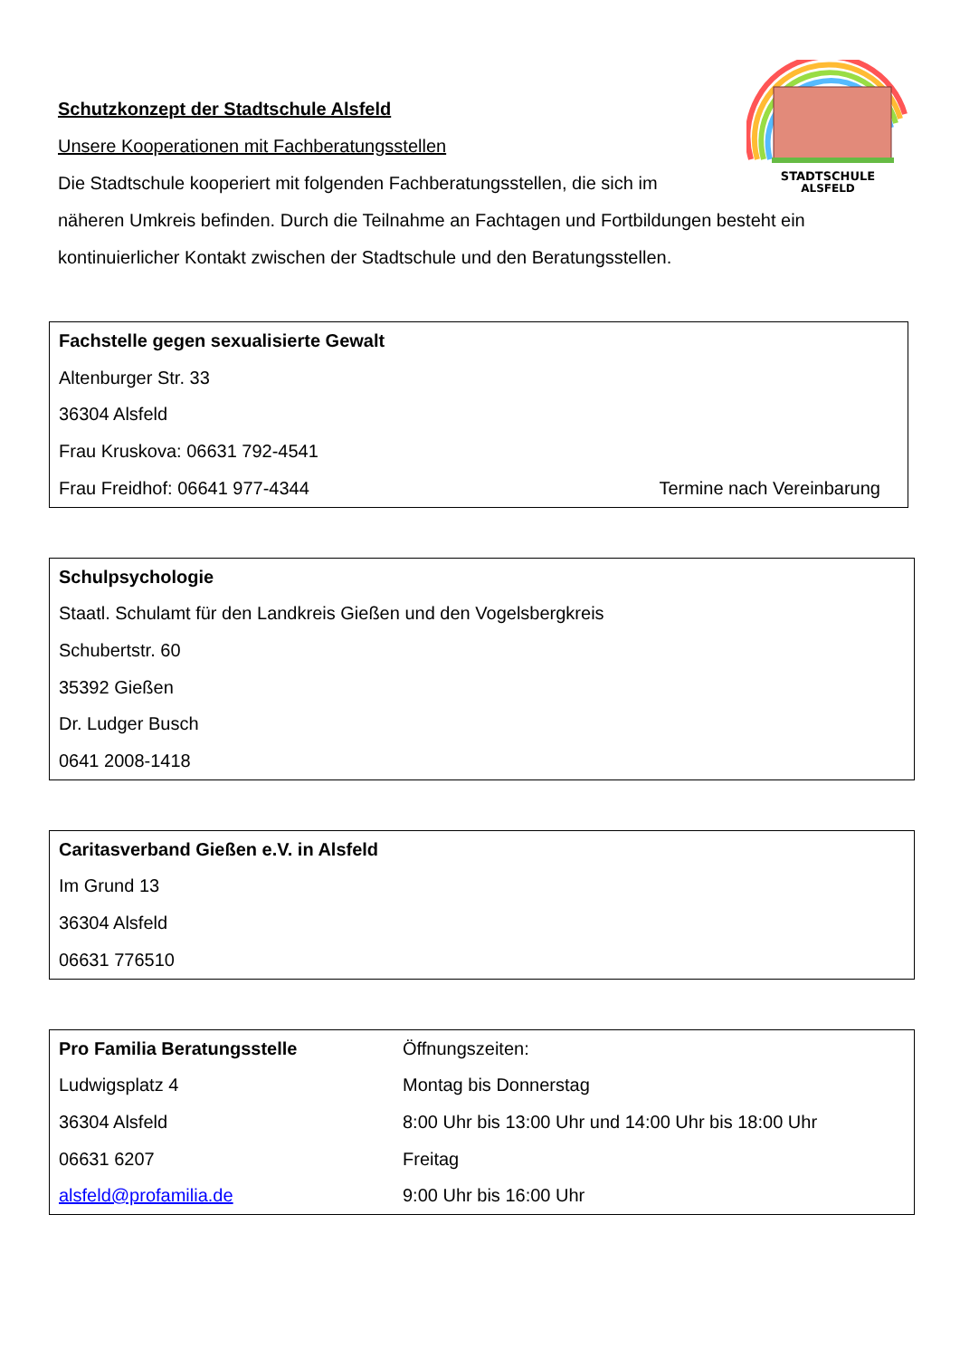STADTSCHULE
ALSFELD
Schutzkonzept der Stadtschule Alsfeld
Unsere Kooperationen mit Fachberatungsstellen
Die Stadtschule kooperiert mit folgenden Fachberatungsstellen, die sich im
näheren Umkreis befinden. Durch die Teilnahme an Fachtagen und Fortbildungen besteht ein
kontinuierlicher Kontakt zwischen der Stadtschule und den Beratungsstellen.
Fachstelle gegen sexualisierte Gewalt
Altenburger Str. 33
36304 Alsfeld
Frau Kruskova: 06631 792-4541
Frau Freidhof: 06641 977-4344 Termine nach Vereinbarung
Schulpsychologie
Staatl. Schulamt für den Landkreis Gießen und den Vogelsbergkreis
Schubertstr. 60
35392 Gießen
Dr. Ludger Busch
0641 2008-1418
Caritasverband Gießen e.V. in Alsfeld
Im Grund 13
36304 Alsfeld
06631 776510
Pro Familia Beratungsstelle
Ludwigsplatz 4
36304 Alsfeld
06631 6207
alsfeld@profamilia.de
Öffnungszeiten:
Montag bis Donnerstag
8:00 Uhr bis 13:00 Uhr und 14:00 Uhr bis 18:00 Uhr
Freitag
9:00 Uhr bis 16:00 Uhr